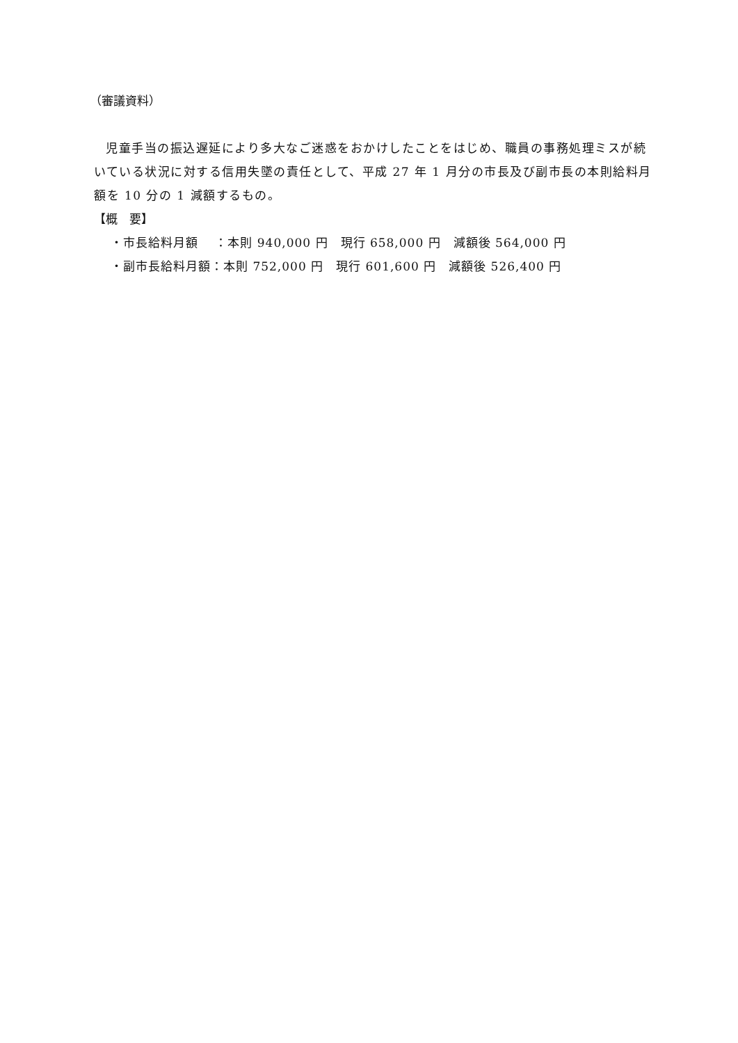（審議資料）
児童手当の振込遅延により多大なご迷惑をおかけしたことをはじめ、職員の事務処理ミスが続いている状況に対する信用失墜の責任として、平成 27 年 1 月分の市長及び副市長の本則給料月額を 10 分の 1 減額するもの。
【概　要】
・市長給料月額　 ：本則 940,000 円　現行 658,000 円　減額後 564,000 円
・副市長給料月額：本則 752,000 円　現行 601,600 円　減額後 526,400 円